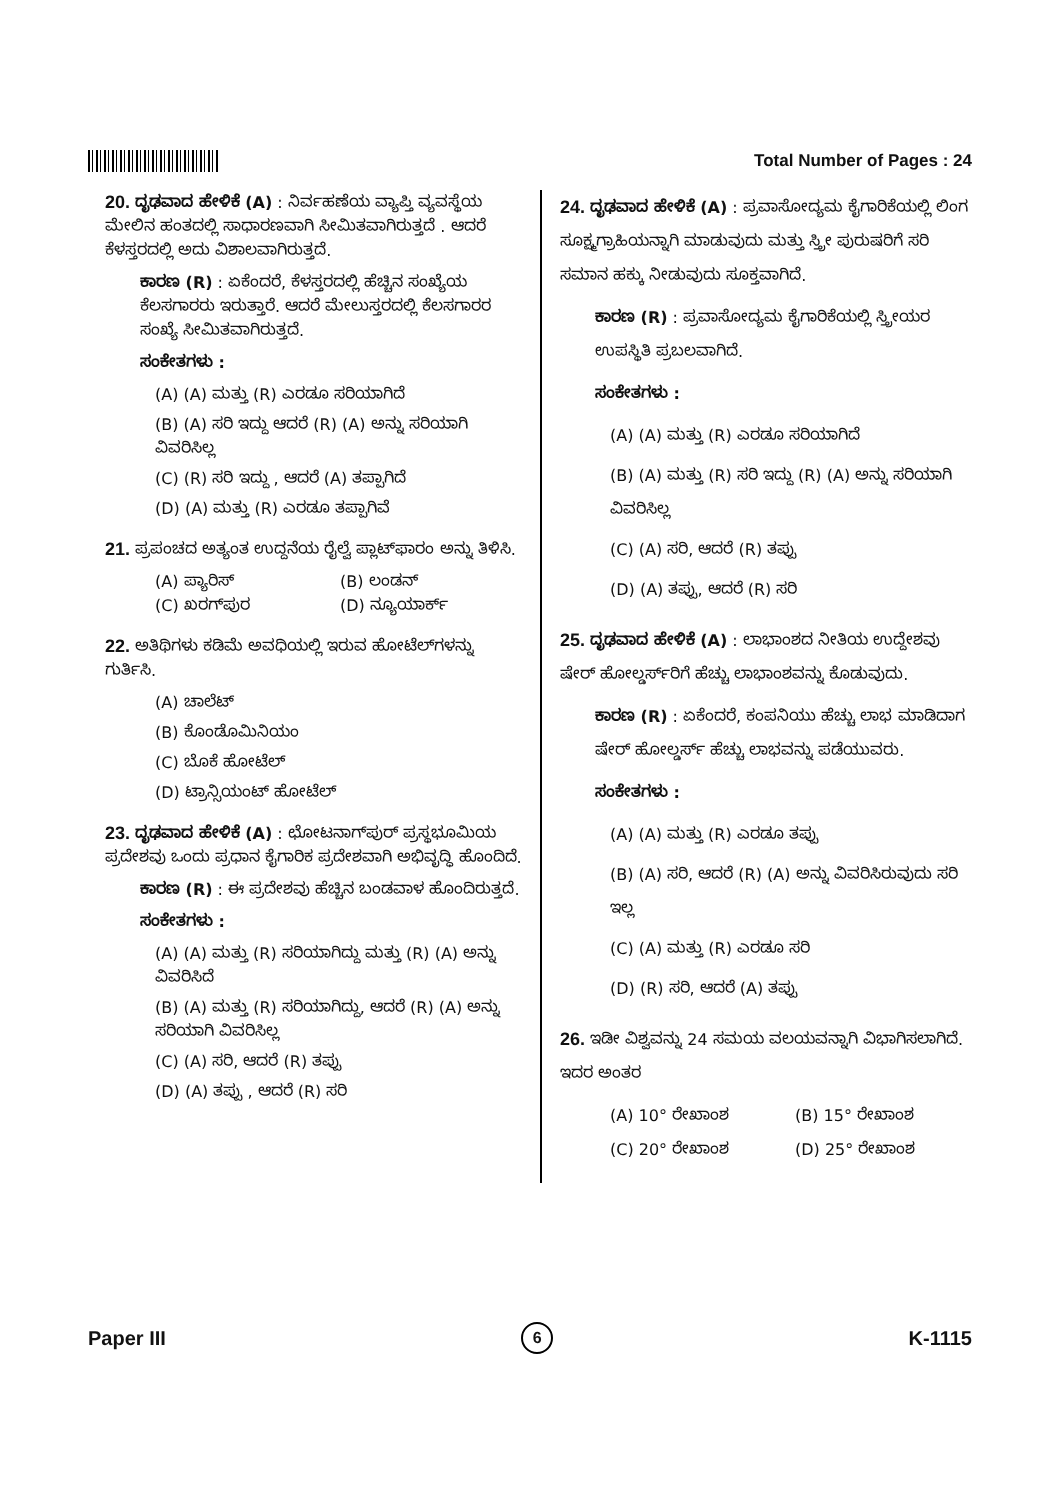Total Number of Pages : 24
20. ದೃಢವಾದ ಹೇಳಿಕೆ (A) : ನಿರ್ವಹಣೆಯ ವ್ಯಾಪ್ತಿ ವ್ಯವಸ್ಥೆಯ ಮೇಲಿನ ಹಂತದಲ್ಲಿ ಸಾಧಾರಣವಾಗಿ ಸೀಮಿತವಾಗಿರುತ್ತದೆ . ಆದರೆ ಕೆಳಸ್ತರದಲ್ಲಿ ಅದು ವಿಶಾಲವಾಗಿರುತ್ತದೆ.
ಕಾರಣ (R) : ಏಕೆಂದರೆ, ಕೆಳಸ್ತರದಲ್ಲಿ ಹೆಚ್ಚಿನ ಸಂಖ್ಯೆಯ ಕೆಲಸಗಾರರು ಇರುತ್ತಾರೆ. ಆದರೆ ಮೇಲುಸ್ತರದಲ್ಲಿ ಕೆಲಸಗಾರರ ಸಂಖ್ಯೆ ಸೀಮಿತವಾಗಿರುತ್ತದೆ.
ಸಂಕೇತಗಳು :
(A) (A) ಮತ್ತು (R) ಎರಡೂ ಸರಿಯಾಗಿದೆ
(B) (A) ಸರಿ ಇದ್ದು ಆದರೆ (R) (A) ಅನ್ನು ಸರಿಯಾಗಿ ವಿವರಿಸಿಲ್ಲ
(C) (R) ಸರಿ ಇದ್ದು , ಆದರೆ (A) ತಪ್ಪಾಗಿದೆ
(D) (A) ಮತ್ತು (R) ಎರಡೂ ತಪ್ಪಾಗಿವೆ
21. ಪ್ರಪಂಚದ ಅತ್ಯಂತ ಉದ್ದನೆಯ ರೈಲ್ವೆ ಪ್ಲಾಟ್‌ಫಾರಂ ಅನ್ನು ತಿಳಿಸಿ.
(A) ಪ್ಯಾರಿಸ್ (B) ಲಂಡನ್
(C) ಖರಗ್‌ಪುರ (D) ನ್ಯೂಯಾರ್ಕ್
22. ಅತಿಥಿಗಳು ಕಡಿಮೆ ಅವಧಿಯಲ್ಲಿ ಇರುವ ಹೋಟೆಲ್‌ಗಳನ್ನು ಗುರ್ತಿಸಿ.
(A) ಚಾಲೆಟ್
(B) ಕೊಂಡೊಮಿನಿಯಂ
(C) ಬೊಕೆ ಹೋಟೆಲ್
(D) ಟ್ರಾನ್ಸಿಯಂಟ್ ಹೋಟೆಲ್
23. ದೃಢವಾದ ಹೇಳಿಕೆ (A) : ಛೋಟನಾಗ್‌ಪುರ್ ಪ್ರಸ್ಥಭೂಮಿಯ ಪ್ರದೇಶವು ಒಂದು ಪ್ರಧಾನ ಕೈಗಾರಿಕ ಪ್ರದೇಶವಾಗಿ ಅಭಿವೃದ್ಧಿ ಹೊಂದಿದೆ.
ಕಾರಣ (R) : ಈ ಪ್ರದೇಶವು ಹೆಚ್ಚಿನ ಬಂಡವಾಳ ಹೊಂದಿರುತ್ತದೆ.
ಸಂಕೇತಗಳು :
(A) (A) ಮತ್ತು (R) ಸರಿಯಾಗಿದ್ದು ಮತ್ತು (R) (A) ಅನ್ನು ವಿವರಿಸಿದೆ
(B) (A) ಮತ್ತು (R) ಸರಿಯಾಗಿದ್ದು, ಆದರೆ (R) (A) ಅನ್ನು ಸರಿಯಾಗಿ ವಿವರಿಸಿಲ್ಲ
(C) (A) ಸರಿ, ಆದರೆ (R) ತಪ್ಪು
(D) (A) ತಪ್ಪು , ಆದರೆ (R) ಸರಿ
24. ದೃಢವಾದ ಹೇಳಿಕೆ (A) : ಪ್ರವಾಸೋದ್ಯಮ ಕೈಗಾರಿಕೆಯಲ್ಲಿ ಲಿಂಗ ಸೂಕ್ಷ್ಮಗ್ರಾಹಿಯನ್ನಾಗಿ ಮಾಡುವುದು ಮತ್ತು ಸ್ತ್ರೀ ಪುರುಷರಿಗೆ ಸರಿ ಸಮಾನ ಹಕ್ಕು ನೀಡುವುದು ಸೂಕ್ತವಾಗಿದೆ.
ಕಾರಣ (R) : ಪ್ರವಾಸೋದ್ಯಮ ಕೈಗಾರಿಕೆಯಲ್ಲಿ ಸ್ತ್ರೀಯರ ಉಪಸ್ಥಿತಿ ಪ್ರಬಲವಾಗಿದೆ.
ಸಂಕೇತಗಳು :
(A) (A) ಮತ್ತು (R) ಎರಡೂ ಸರಿಯಾಗಿದೆ
(B) (A) ಮತ್ತು (R) ಸರಿ ಇದ್ದು (R) (A) ಅನ್ನು ಸರಿಯಾಗಿ ವಿವರಿಸಿಲ್ಲ
(C) (A) ಸರಿ, ಆದರೆ (R) ತಪ್ಪು
(D) (A) ತಪ್ಪು, ಆದರೆ (R) ಸರಿ
25. ದೃಢವಾದ ಹೇಳಿಕೆ (A) : ಲಾಭಾಂಶದ ನೀತಿಯ ಉದ್ದೇಶವು ಷೇರ್ ಹೋಲ್ಡರ್ಸ್‌ರಿಗೆ ಹೆಚ್ಚು ಲಾಭಾಂಶವನ್ನು ಕೊಡುವುದು.
ಕಾರಣ (R) : ಏಕೆಂದರೆ, ಕಂಪನಿಯು ಹೆಚ್ಚು ಲಾಭ ಮಾಡಿದಾಗ ಷೇರ್ ಹೋಲ್ಡರ್ಸ್ ಹೆಚ್ಚು ಲಾಭವನ್ನು ಪಡೆಯುವರು.
ಸಂಕೇತಗಳು :
(A) (A) ಮತ್ತು (R) ಎರಡೂ ತಪ್ಪು
(B) (A) ಸರಿ, ಆದರೆ (R) (A) ಅನ್ನು ವಿವರಿಸಿರುವುದು ಸರಿ ಇಲ್ಲ
(C) (A) ಮತ್ತು (R) ಎರಡೂ ಸರಿ
(D) (R) ಸರಿ, ಆದರೆ (A) ತಪ್ಪು
26. ಇಡೀ ವಿಶ್ವವನ್ನು 24 ಸಮಯ ವಲಯವನ್ನಾಗಿ ವಿಭಾಗಿಸಲಾಗಿದೆ. ಇದರ ಅಂತರ
(A) 10° ರೇಖಾಂಶ (B) 15° ರೇಖಾಂಶ
(C) 20° ರೇಖಾಂಶ (D) 25° ರೇಖಾಂಶ
Paper III 6 K-1115